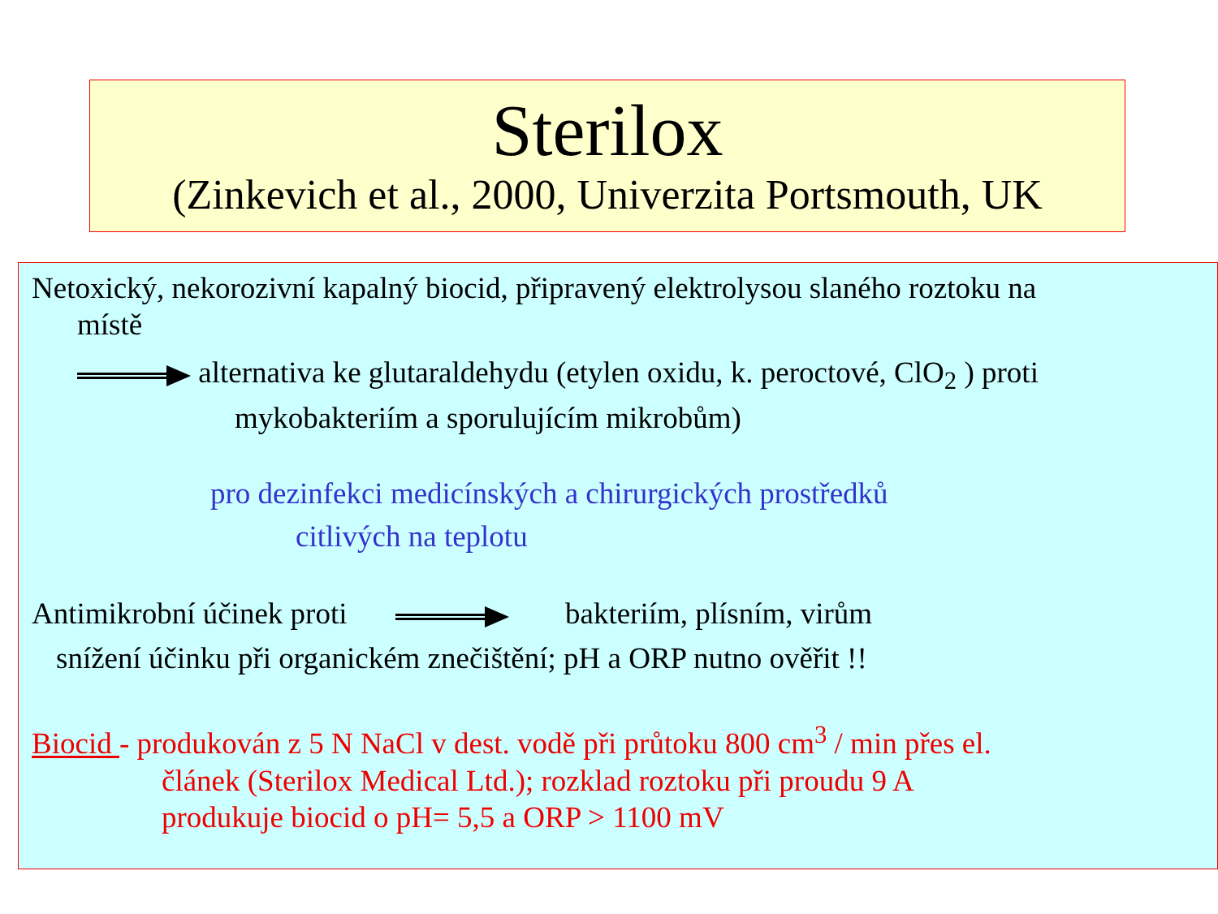Sterilox
(Zinkevich et al., 2000, Univerzita Portsmouth, UK
Netoxický, nekorozivní kapalný biocid, připravený elektrolysou slaného roztoku na
místě
alternativa ke glutaraldehydu (etylen oxidu, k. peroctové, ClO<sub>2</sub> ) proti
mykobakteriím a sporulujícím mikrobům)
pro dezinfekci medicínských a chirurgických prostředků
citlivých na teplotu
Antimikrobní účinek proti bakteriím, plísním, virům
snížení účinku při organickém znečištění; pH a ORP nutno ověřit !!
Biocid - produkován z 5 N NaCl v dest. vodě při průtoku 800 cm<sup>3</sup> / min přes el.
článek (Sterilox Medical Ltd.); rozklad roztoku při proudu 9 A
produkuje biocid o pH= 5,5 a ORP > 1100 mV